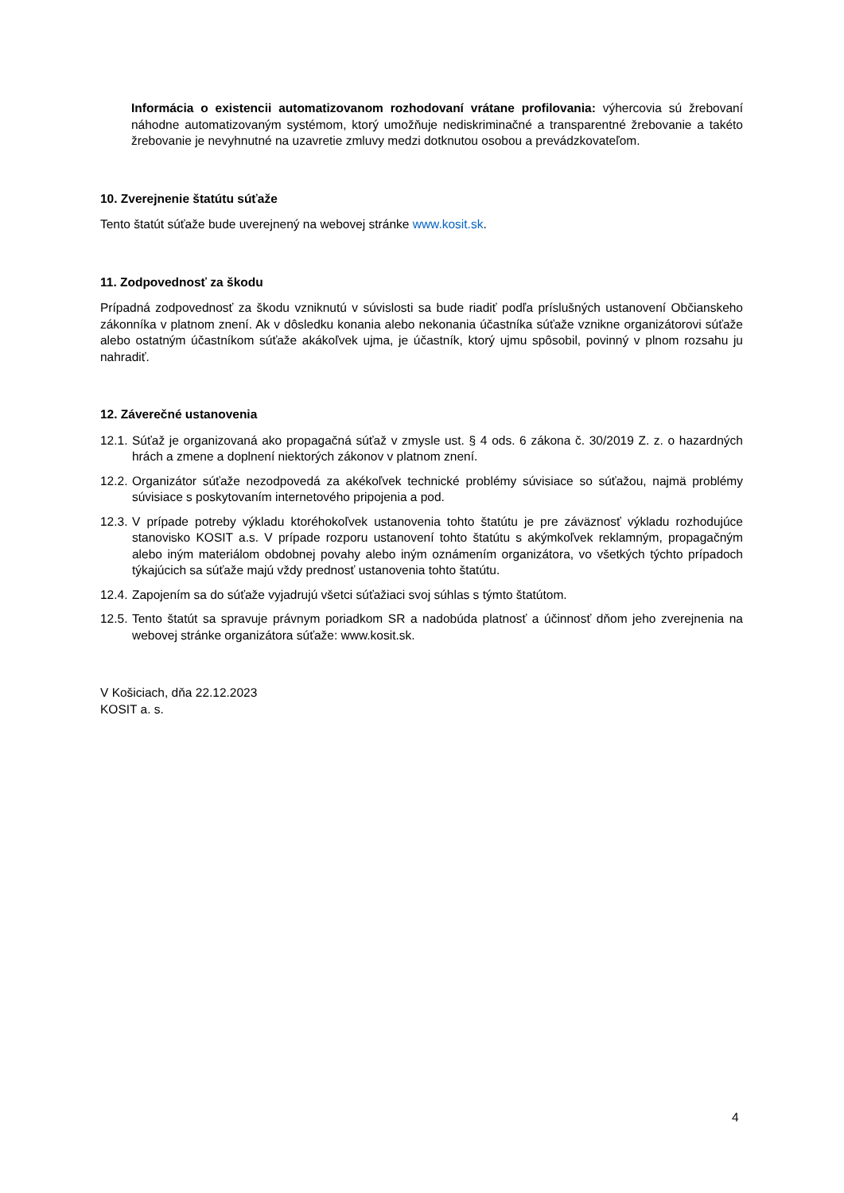Informácia o existencii automatizovanom rozhodovaní vrátane profilovania: výhercovia sú žrebovaní náhodne automatizovaným systémom, ktorý umožňuje nediskriminačné a transparentné žrebovanie a takéto žrebovanie je nevyhnutné na uzavretie zmluvy medzi dotknutou osobou a prevádzkovateľom.
10. Zverejnenie štatútu súťaže
Tento štatút súťaže bude uverejnený na webovej stránke www.kosit.sk.
11. Zodpovednosť za škodu
Prípadná zodpovednosť za škodu vzniknutú v súvislosti sa bude riadiť podľa príslušných ustanovení Občianskeho zákonníka v platnom znení. Ak v dôsledku konania alebo nekonania účastníka súťaže vznikne organizátorovi súťaže alebo ostatným účastníkom súťaže akákoľvek ujma, je účastník, ktorý ujmu spôsobil, povinný v plnom rozsahu ju nahradiť.
12. Záverečné ustanovenia
12.1. Súťaž je organizovaná ako propagačná súťaž v zmysle ust. § 4 ods. 6 zákona č. 30/2019 Z. z. o hazardných hrách a zmene a doplnení niektorých zákonov v platnom znení.
12.2. Organizátor súťaže nezodpovedá za akékoľvek technické problémy súvisiace so súťažou, najmä problémy súvisiace s poskytovaním internetového pripojenia a pod.
12.3. V prípade potreby výkladu ktoréhokoľvek ustanovenia tohto štatútu je pre záväznosť výkladu rozhodujúce stanovisko KOSIT a.s. V prípade rozporu ustanovení tohto štatútu s akýmkoľvek reklamným, propagačným alebo iným materiálom obdobnej povahy alebo iným oznámením organizátora, vo všetkých týchto prípadoch týkajúcich sa súťaže majú vždy prednosť ustanovenia tohto štatútu.
12.4. Zapojením sa do súťaže vyjadrujú všetci súťažiaci svoj súhlas s týmto štatútom.
12.5. Tento štatút sa spravuje právnym poriadkom SR a nadobúda platnosť a účinnosť dňom jeho zverejnenia na webovej stránke organizátora súťaže: www.kosit.sk.
V Košiciach, dňa 22.12.2023
KOSIT a. s.
4